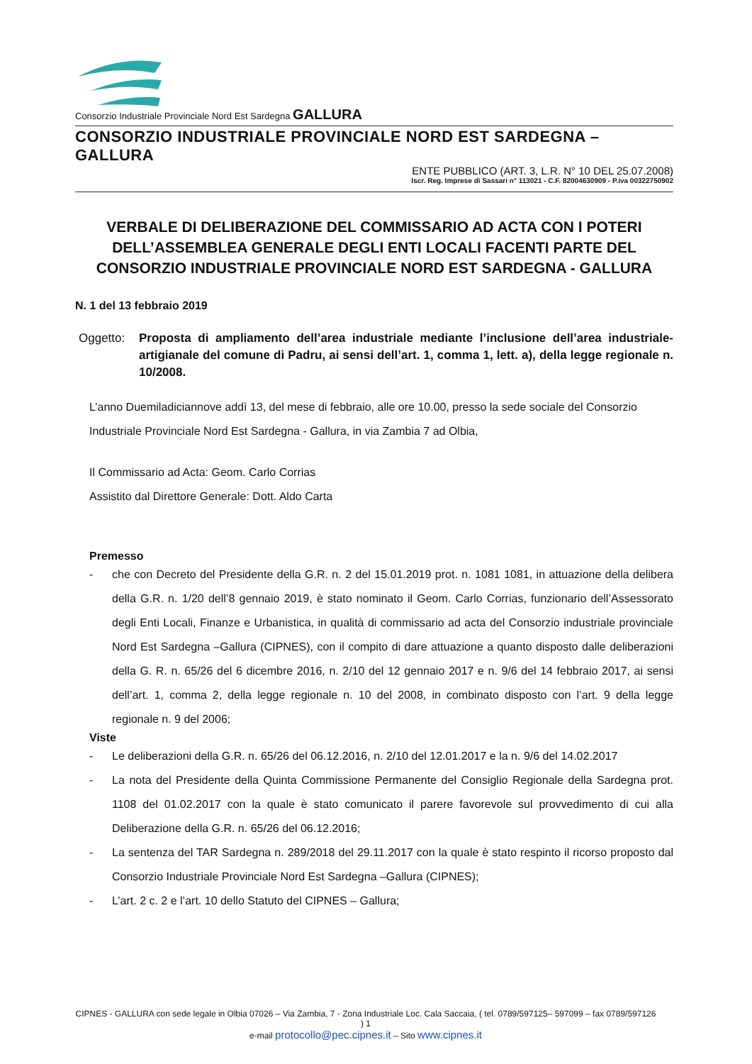Consorzio Industriale Provinciale Nord Est Sardegna GALLURA
CONSORZIO INDUSTRIALE PROVINCIALE NORD EST SARDEGNA – GALLURA
ENTE PUBBLICO (ART. 3, L.R. N° 10 DEL 25.07.2008)
Iscr. Reg. Imprese di Sassari n° 113021 - C.F. 82004630909 - P.iva 00322750902
VERBALE DI DELIBERAZIONE DEL COMMISSARIO AD ACTA CON I POTERI DELL’ASSEMBLEA GENERALE DEGLI ENTI LOCALI FACENTI PARTE DEL CONSORZIO INDUSTRIALE PROVINCIALE NORD EST SARDEGNA - GALLURA
N. 1 del 13 febbraio 2019
Oggetto: Proposta di ampliamento dell’area industriale mediante l’inclusione dell’area industriale-artigianale del comune di Padru, ai sensi dell’art. 1, comma 1, lett. a), della legge regionale n. 10/2008.
L’anno Duemiladiciannove addì 13, del mese di febbraio, alle ore 10.00, presso la sede sociale del Consorzio Industriale Provinciale Nord Est Sardegna - Gallura, in via Zambia 7 ad Olbia,
Il Commissario ad Acta: Geom. Carlo Corrias
Assistito dal Direttore Generale: Dott. Aldo Carta
Premesso
- che con Decreto del Presidente della G.R. n. 2 del 15.01.2019 prot. n. 1081 1081, in attuazione della delibera della G.R. n. 1/20 dell’8 gennaio 2019, è stato nominato il Geom. Carlo Corrias, funzionario dell’Assessorato degli Enti Locali, Finanze e Urbanistica, in qualità di commissario ad acta del Consorzio industriale provinciale Nord Est Sardegna –Gallura (CIPNES), con il compito di dare attuazione a quanto disposto dalle deliberazioni della G. R. n. 65/26 del 6 dicembre 2016, n. 2/10 del 12 gennaio 2017 e n. 9/6 del 14 febbraio 2017, ai sensi dell’art. 1, comma 2, della legge regionale n. 10 del 2008, in combinato disposto con l’art. 9 della legge regionale n. 9 del 2006;
Viste
- Le deliberazioni della G.R. n. 65/26 del 06.12.2016, n. 2/10 del 12.01.2017 e la n. 9/6 del 14.02.2017
- La nota del Presidente della Quinta Commissione Permanente del Consiglio Regionale della Sardegna prot. 1108 del 01.02.2017 con la quale è stato comunicato il parere favorevole sul provvedimento di cui alla Deliberazione della G.R. n. 65/26 del 06.12.2016;
- La sentenza del TAR Sardegna n. 289/2018 del 29.11.2017 con la quale è stato respinto il ricorso proposto dal Consorzio Industriale Provinciale Nord Est Sardegna –Gallura (CIPNES);
- L’art. 2 c. 2 e l’art. 10 dello Statuto del CIPNES – Gallura;
CIPNES - GALLURA con sede legale in Olbia 07026 – Via Zambia, 7 - Zona Industriale Loc. Cala Saccaia, ( tel. 0789/597125– 597099 – fax 0789/597126 ) 1
e-mail protocollo@pec.cipnes.it – Sito www.cipnes.it